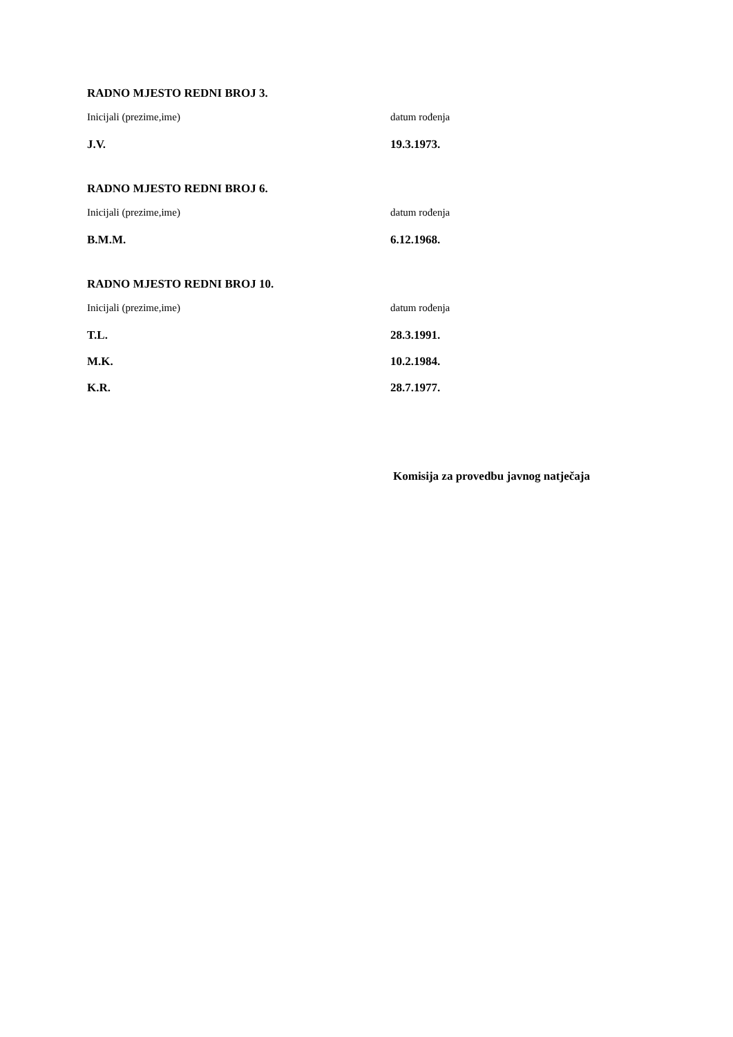RADNO MJESTO REDNI BROJ 3.
| Inicijali (prezime,ime) | datum rođenja |
| J.V. | 19.3.1973. |
RADNO MJESTO REDNI BROJ 6.
| Inicijali (prezime,ime) | datum rođenja |
| B.M.M. | 6.12.1968. |
RADNO MJESTO REDNI BROJ 10.
| Inicijali (prezime,ime) | datum rođenja |
| T.L. | 28.3.1991. |
| M.K. | 10.2.1984. |
| K.R. | 28.7.1977. |
Komisija za provedbu javnog natječaja